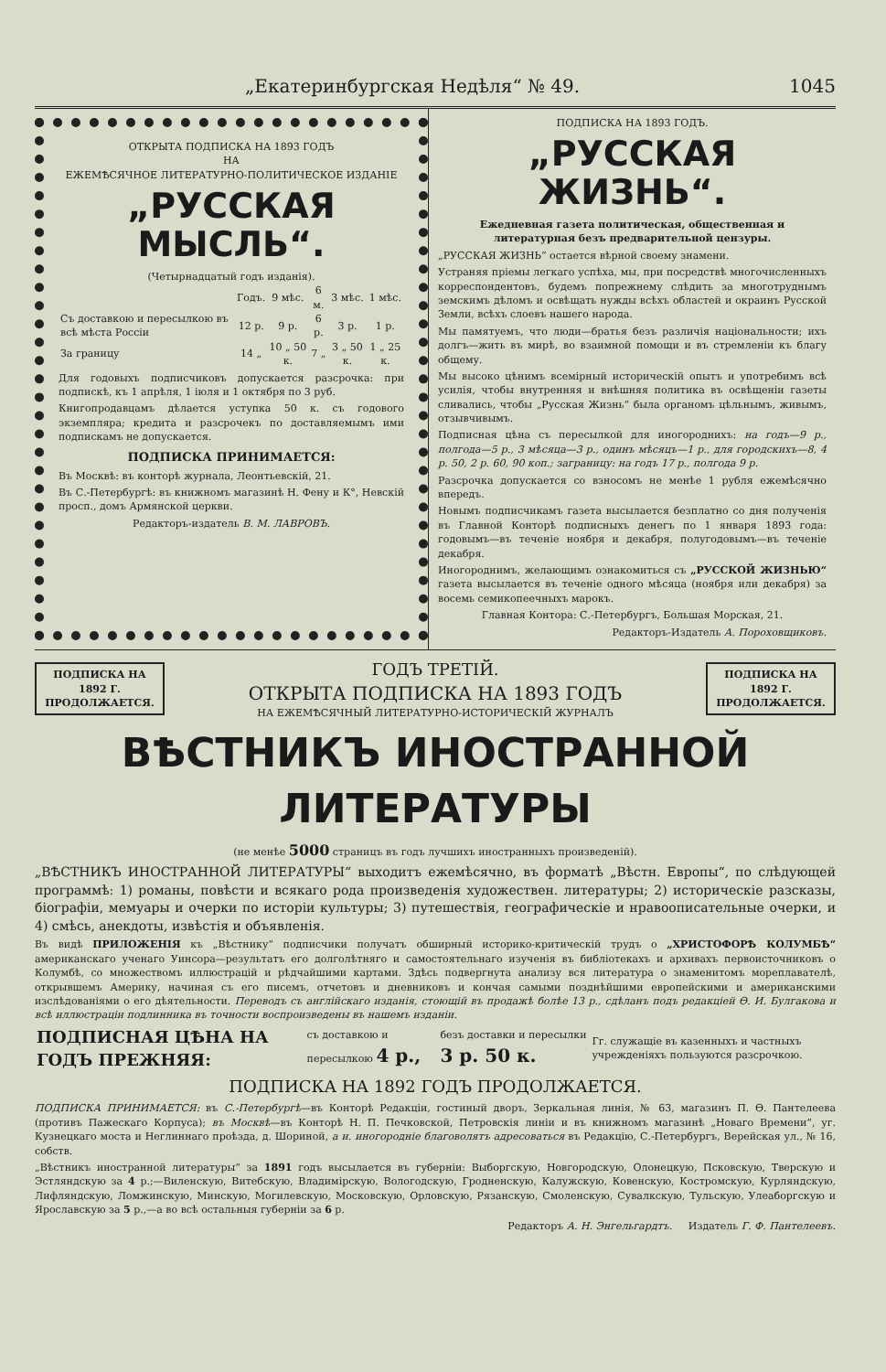„Екатеринбургская Недѣля“ № 49. 1045
ОТКРЫТА ПОДПИСКА НА 1893 ГОДЪ
НА
ЕЖЕМѢСЯЧНОЕ ЛИТЕРАТУРНО-ПОЛИТИЧЕСКОЕ ИЗДАНІЕ
„РУССКАЯ МЫСЛЬ“.
(Четырнадцатый годъ изданія).
| | Годъ. | 9 мѣс. | 6 м. | 3 мѣс. | 1 мѣс. |
| Съ доставкою и пересылкою въ всѣ мѣста Россіи | 12 р. | 9 р. | 6 р. | 3 р. | 1 р. |
| За границу | 14 „ | 10 „ 50 к. | 7 „ | 3 „ 50 к. | 1 „ 25 к. |
Для годовыхъ подписчиковъ допускается разсрочка: при подпискѣ, къ 1 апрѣля, 1 іюля и 1 октября по 3 руб.
Книгопродавцамъ дѣлается уступка 50 к. съ годового экземпляра; кредита и разсрочекъ по доставляемымъ ими подпискамъ не допускается.
ПОДПИСКА ПРИНИМАЕТСЯ:
Въ Москвѣ: въ конторѣ журнала, Леонтьевскій, 21.
Въ С.-Петербургѣ: въ книжномъ магазинѣ Н. Фену и К°, Невскій просп., домъ Армянской церкви.
Редакторъ-издатель В. М. ЛАВРОВЪ.
ПОДПИСКА НА 1893 ГОДЪ.
„РУССКАЯ ЖИЗНЬ“.
Ежедневная газета политическая, общественная и литературная безъ предварительной цензуры.
„РУССКАЯ ЖИЗНЬ“ остается вѣрной своему знамени.
Устраняя пріемы легкаго успѣха, мы, при посредствѣ многочисленныхъ корреспондентовъ, будемъ попрежнему слѣдить за многотруднымъ земскимъ дѣломъ и освѣщать нужды всѣхъ областей и окраинъ Русской Земли, всѣхъ слоевъ нашего народа.
Мы памятуемъ, что люди—братья безъ различія національности; ихъ долгъ—жить въ мирѣ, во взаимной помощи и въ стремленіи къ благу общему.
Мы высоко цѣнимъ всемірный историческій опытъ и употребимъ всѣ усилія, чтобы внутренняя и внѣшняя политика въ освѣщеніи газеты сливались, чтобы „Русская Жизнь“ была органомъ цѣльнымъ, живымъ, отзывчивымъ.
Подписная цѣна съ пересылкой для иногороднихъ: на годъ—9 р., полгода—5 р., 3 мѣсяца—3 р., одинъ мѣсяцъ—1 р., для городскихъ—8, 4 р. 50, 2 р. 60, 90 коп.; заграницу: на годъ 17 р., полгода 9 р.
Разсрочка допускается со взносомъ не менѣе 1 рубля ежемѣсячно впередъ.
Новымъ подписчикамъ газета высылается безплатно со дня полученія въ Главной Конторѣ подписныхъ денегъ по 1 января 1893 года: годовымъ—въ теченіе ноября и декабря, полугодовымъ—въ теченіе декабря.
Иногороднимъ, желающимъ ознакомиться съ „РУССКОЙ ЖИЗНЬЮ“ газета высылается въ теченіе одного мѣсяца (ноября или декабря) за восемь семикопеечныхъ марокъ.
Главная Контора: С.-Петербургъ, Большая Морская, 21.
Редакторъ-Издатель А. Пороховщиковъ.
ПОДПИСКА НА 1892 Г.
ПРОДОЛЖАЕТСЯ.
ГОДЪ ТРЕТІЙ.
ОТКРЫТА ПОДПИСКА НА 1893 ГОДЪ
НА ЕЖЕМѢСЯЧНЫЙ ЛИТЕРАТУРНО-ИСТОРИЧЕСКІЙ ЖУРНАЛЪ
ПОДПИСКА НА 1892 Г.
ПРОДОЛЖАЕТСЯ.
ВѢСТНИКЪ ИНОСТРАННОЙ ЛИТЕРАТУРЫ
(не менѣе 5000 страницъ въ годъ лучшихъ иностранныхъ произведеній).
„ВѢСТНИКЪ ИНОСТРАННОЙ ЛИТЕРАТУРЫ“ выходитъ ежемѣсячно, въ форматѣ „Вѣстн. Европы“, по слѣдующей программѣ: 1) романы, повѣсти и всякаго рода произведенія художествен. литературы; 2) историческіе разсказы, біографіи, мемуары и очерки по исторіи культуры; 3) путешествія, географическіе и нравоописательные очерки, и 4) смѣсь, анекдоты, извѣстія и объявленія.
Въ видѣ ПРИЛОЖЕНІЯ къ „Вѣстнику“ подписчики получатъ обширный историко-критическій трудъ о „ХРИСТОФОРѢ КОЛУМБѢ“ американскаго ученаго Уинсора—результатъ его долголѣтняго и самостоятельнаго изученія въ библіотекахъ и архивахъ первоисточниковъ о Колумбѣ, со множествомъ иллюстрацій и рѣдчайшими картами. Здѣсь подвергнута анализу вся литература о знаменитомъ мореплавателѣ, открывшемъ Америку, начиная съ его писемъ, отчетовъ и дневниковъ и кончая самыми позднѣйшими европейскими и американскими изслѣдованіями о его дѣятельности. Переводъ съ англійскаго изданія, стоющій въ продажѣ болѣе 13 р., сдѣланъ подъ редакціей Ѳ. И. Булгакова и всѣ иллюстраціи подлинника въ точности воспроизведены въ нашемъ изданіи.
| ПОДПИСНАЯ ЦѢНА НА ГОДЪ ПРЕЖНЯЯ: | съ доставкою и пересылкою 4 р., | безъ доставки и пересылки 3 р. 50 к. | Гг. служащіе въ казенныхъ и частныхъ учрежденіяхъ пользуются разсрочкою. |
ПОДПИСКА НА 1892 ГОДЪ ПРОДОЛЖАЕТСЯ.
ПОДПИСКА ПРИНИМАЕТСЯ: въ С.-Петербургѣ—въ Конторѣ Редакціи, гостиный дворъ, Зеркальная линія, № 63, магазинъ П. Ѳ. Пантелеева (противъ Пажескаго Корпуса); въ Москвѣ—въ Конторѣ Н. П. Печковской, Петровскія линіи и въ книжномъ магазинѣ „Новаго Времени“, уг. Кузнецкаго моста и Неглиннаго проѣзда, д. Шориной, а и. иногородніе благоволятъ адресоваться въ Редакцію, С.-Петербургъ, Верейская ул., № 16, собств.
„Вѣстникъ иностранной литературы“ за 1891 годъ высылается въ губерніи: Выборгскую, Новгородскую, Олонецкую, Псковскую, Тверскую и Эстляндскую за 4 р.;—Виленскую, Витебскую, Владимірскую, Вологодскую, Гродненскую, Калужскую, Ковенскую, Костромскую, Курляндскую, Лифляндскую, Ломжинскую, Минскую, Могилевскую, Московскую, Орловскую, Рязанскую, Смоленскую, Сувалкскую, Тульскую, Улеаборгскую и Ярославскую за 5 р.,—а во всѣ остальныя губерніи за 6 р.
Редакторъ А. Н. Энгельгардтъ. Издатель Г. Ф. Пантелеевъ.